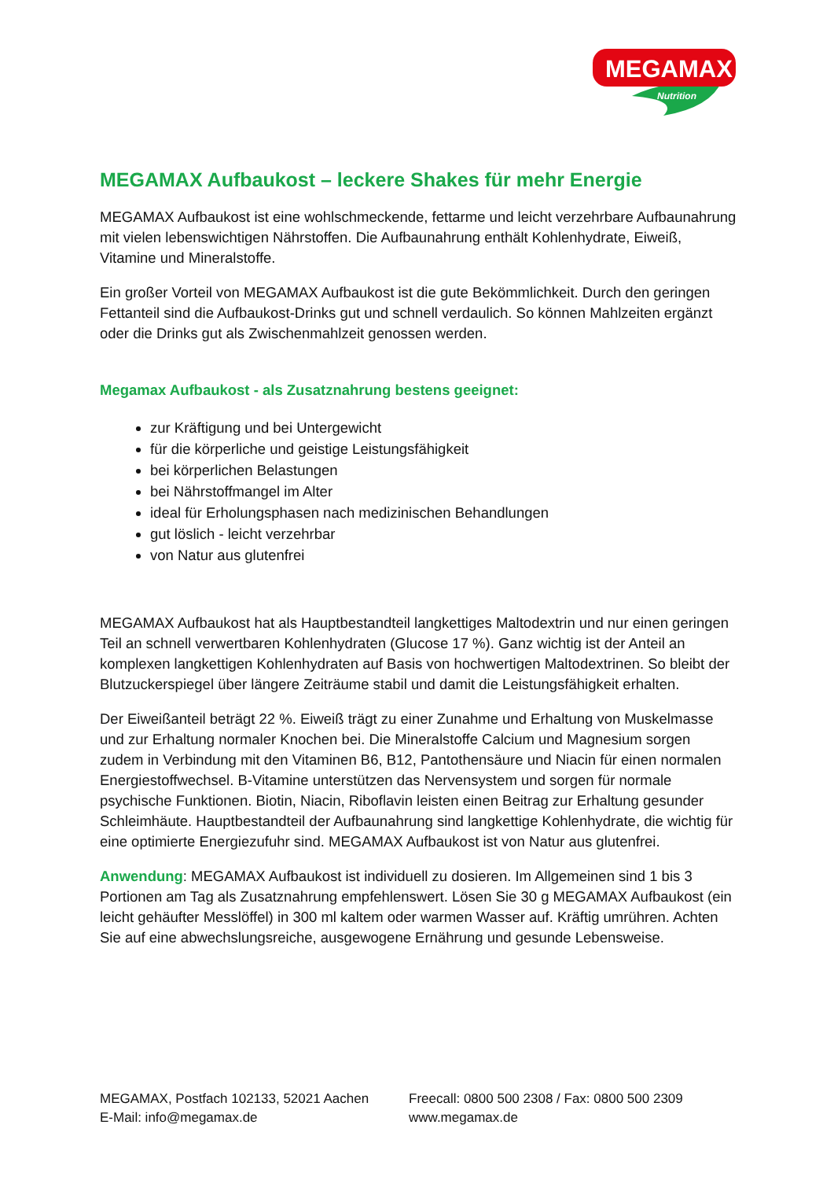MEGAMAX
Nutrition
MEGAMAX Aufbaukost – leckere Shakes für mehr Energie
MEGAMAX Aufbaukost ist eine wohlschmeckende, fettarme und leicht verzehrbare Aufbaunahrung mit vielen lebenswichtigen Nährstoffen. Die Aufbaunahrung enthält Kohlenhydrate, Eiweiß, Vitamine und Mineralstoffe.
Ein großer Vorteil von MEGAMAX Aufbaukost ist die gute Bekömmlichkeit. Durch den geringen Fettanteil sind die Aufbaukost-Drinks gut und schnell verdaulich. So können Mahlzeiten ergänzt oder die Drinks gut als Zwischenmahlzeit genossen werden.
Megamax Aufbaukost - als Zusatznahrung bestens geeignet:
zur Kräftigung und bei Untergewicht
für die körperliche und geistige Leistungsfähigkeit
bei körperlichen Belastungen
bei Nährstoffmangel im Alter
ideal für Erholungsphasen nach medizinischen Behandlungen
gut löslich - leicht verzehrbar
von Natur aus glutenfrei
MEGAMAX Aufbaukost hat als Hauptbestandteil langkettiges Maltodextrin und nur einen geringen Teil an schnell verwertbaren Kohlenhydraten (Glucose 17 %). Ganz wichtig ist der Anteil an komplexen langkettigen Kohlenhydraten auf Basis von hochwertigen Maltodextrinen. So bleibt der Blutzuckerspiegel über längere Zeiträume stabil und damit die Leistungsfähigkeit erhalten.
Der Eiweißanteil beträgt 22 %. Eiweiß trägt zu einer Zunahme und Erhaltung von Muskelmasse und zur Erhaltung normaler Knochen bei. Die Mineralstoffe Calcium und Magnesium sorgen zudem in Verbindung mit den Vitaminen B6, B12, Pantothensäure und Niacin für einen normalen Energiestoffwechsel. B-Vitamine unterstützen das Nervensystem und sorgen für normale psychische Funktionen. Biotin, Niacin, Riboflavin leisten einen Beitrag zur Erhaltung gesunder Schleimhäute. Hauptbestandteil der Aufbaunahrung sind langkettige Kohlenhydrate, die wichtig für eine optimierte Energiezufuhr sind. MEGAMAX Aufbaukost ist von Natur aus glutenfrei.
Anwendung: MEGAMAX Aufbaukost ist individuell zu dosieren. Im Allgemeinen sind 1 bis 3 Portionen am Tag als Zusatznahrung empfehlenswert. Lösen Sie 30 g MEGAMAX Aufbaukost (ein leicht gehäufter Messlöffel) in 300 ml kaltem oder warmen Wasser auf. Kräftig umrühren. Achten Sie auf eine abwechslungsreiche, ausgewogene Ernährung und gesunde Lebensweise.
MEGAMAX, Postfach 102133, 52021 Aachen
Freecall: 0800 500 2308 / Fax: 0800 500 2309
E-Mail: info@megamax.de
www.megamax.de